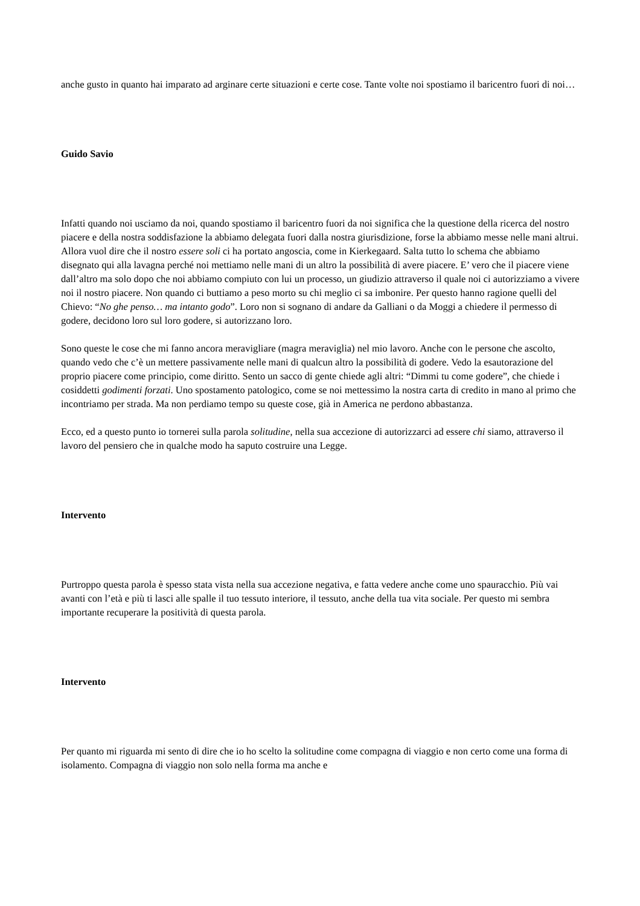anche gusto in quanto hai imparato ad arginare certe situazioni e certe cose. Tante volte noi spostiamo il baricentro fuori di noi…
Guido Savio
Infatti quando noi usciamo da noi, quando spostiamo il baricentro fuori da noi significa che la questione della ricerca del nostro piacere e della nostra soddisfazione la abbiamo delegata fuori dalla nostra giurisdizione, forse la abbiamo messe nelle mani altrui. Allora vuol dire che il nostro essere soli ci ha portato angoscia, come in Kierkegaard. Salta tutto lo schema che abbiamo disegnato qui alla lavagna perché noi mettiamo nelle mani di un altro la possibilità di avere piacere. E’ vero che il piacere viene dall’altro ma solo dopo che noi abbiamo compiuto con lui un processo, un giudizio attraverso il quale noi ci autorizziamo a vivere noi il nostro piacere. Non quando ci buttiamo a peso morto su chi meglio ci sa imbonire. Per questo hanno ragione quelli del Chievo: “No ghe penso… ma intanto godo”. Loro non si sognano di andare da Galliani o da Moggi a chiedere il permesso di godere, decidono loro sul loro godere, si autorizzano loro.
Sono queste le cose che mi fanno ancora meravigliare (magra meraviglia) nel mio lavoro. Anche con le persone che ascolto, quando vedo che c’è un mettere passivamente nelle mani di qualcun altro la possibilità di godere. Vedo la esautorazione del proprio piacere come principio, come diritto. Sento un sacco di gente chiede agli altri: “Dimmi tu come godere”, che chiede i cosiddetti godimenti forzati. Uno spostamento patologico, come se noi mettessimo la nostra carta di credito in mano al primo che incontriamo per strada. Ma non perdiamo tempo su queste cose, già in America ne perdono abbastanza.
Ecco, ed a questo punto io tornerei sulla parola solitudine, nella sua accezione di autorizzarci ad essere chi siamo, attraverso il lavoro del pensiero che in qualche modo ha saputo costruire una Legge.
Intervento
Purtroppo questa parola è spesso stata vista nella sua accezione negativa, e fatta vedere anche come uno spauracchio. Più vai avanti con l’età e più ti lasci alle spalle il tuo tessuto interiore, il tessuto, anche della tua vita sociale. Per questo mi sembra importante recuperare la positività di questa parola.
Intervento
Per quanto mi riguarda mi sento di dire che io ho scelto la solitudine come compagna di viaggio e non certo come una forma di isolamento. Compagna di viaggio non solo nella forma ma anche e